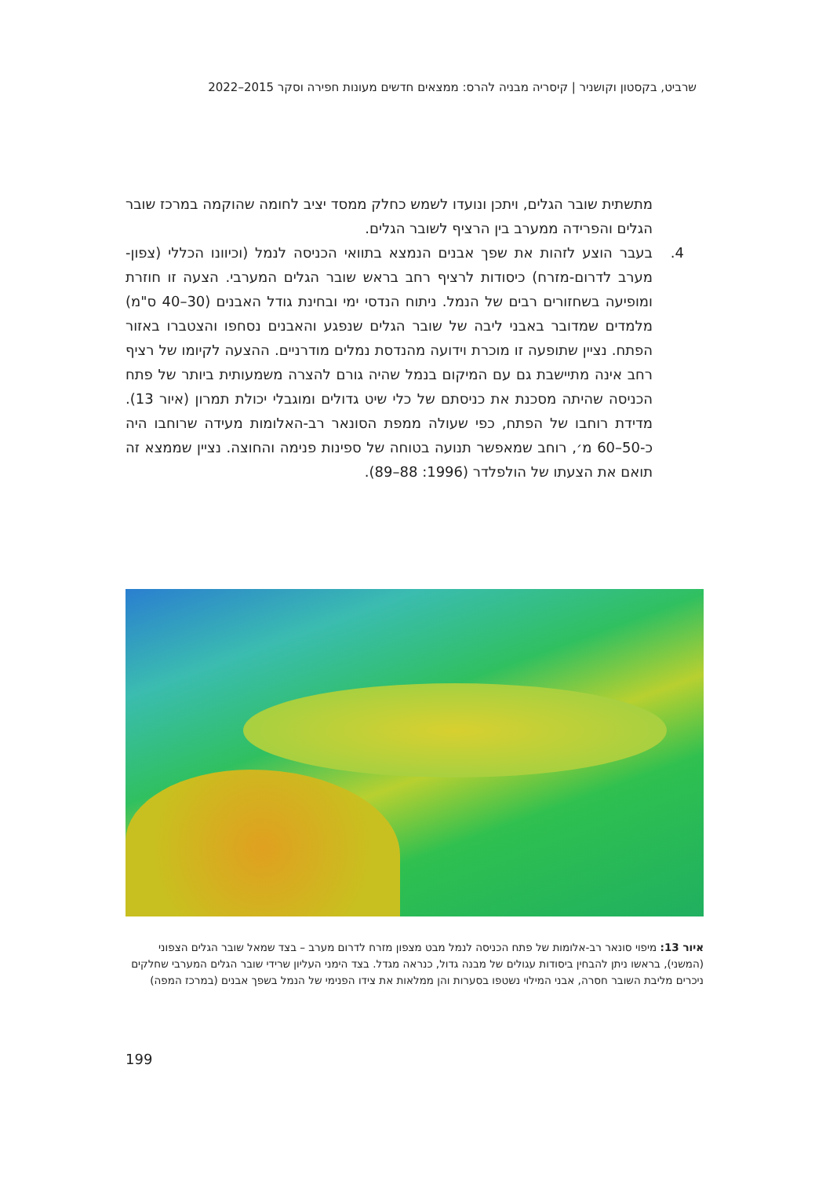שרביט, בקסטון וקושניר | קיסריה מבניה להרס: ממצאים חדשים מעונות חפירה וסקר 2015–2022
מתשתית שובר הגלים, ויתכן ונועדו לשמש כחלק ממסד יציב לחומה שהוקמה במרכז שובר הגלים והפרידה ממערב בין הרציף לשובר הגלים.
4. בעבר הוצע לזהות את שפך אבנים הנמצא בתוואי הכניסה לנמל (וכיוונו הכללי (צפון-מערב לדרום-מזרח) כיסודות לרציף רחב בראש שובר הגלים המערבי. הצעה זו חוזרת ומופיעה בשחזורים רבים של הנמל. ניתוח הנדסי ימי ובחינת גודל האבנים (30–40 ס"מ) מלמדים שמדובר באבני ליבה של שובר הגלים שנפגע והאבנים נסחפו והצטברו באזור הפתח. נציין שתופעה זו מוכרת וידועה מהנדסת נמלים מודרניים. ההצעה לקיומו של רציף רחב אינה מתיישבת גם עם המיקום בנמל שהיה גורם להצרה משמעותית ביותר של פתח הכניסה שהיתה מסכנת את כניסתם של כלי שיט גדולים ומוגבלי יכולת תמרון (איור 13). מדידת רוחבו של הפתח, כפי שעולה ממפת הסונאר רב-האלומות מעידה שרוחבו היה כ-50–60 מ׳, רוחב שמאפשר תנועה בטוחה של ספינות פנימה והחוצה. נציין שממצא זה תואם את הצעתו של הולפלדר (1996: 88–89).
איור 13: מיפוי סונאר רב-אלומות של פתח הכניסה לנמל מבט מצפון מזרח לדרום מערב – בצד שמאל שובר הגלים הצפוני (המשני), בראשו ניתן להבחין ביסודות עגולים של מבנה גדול, כנראה מגדל. בצד הימני העליון שרידי שובר הגלים המערבי שחלקים ניכרים מליבת השובר חסרה, אבני המילוי נשטפו בסערות והן ממלאות את צידו הפנימי של הנמל בשפך אבנים (במרכז המפה)
199